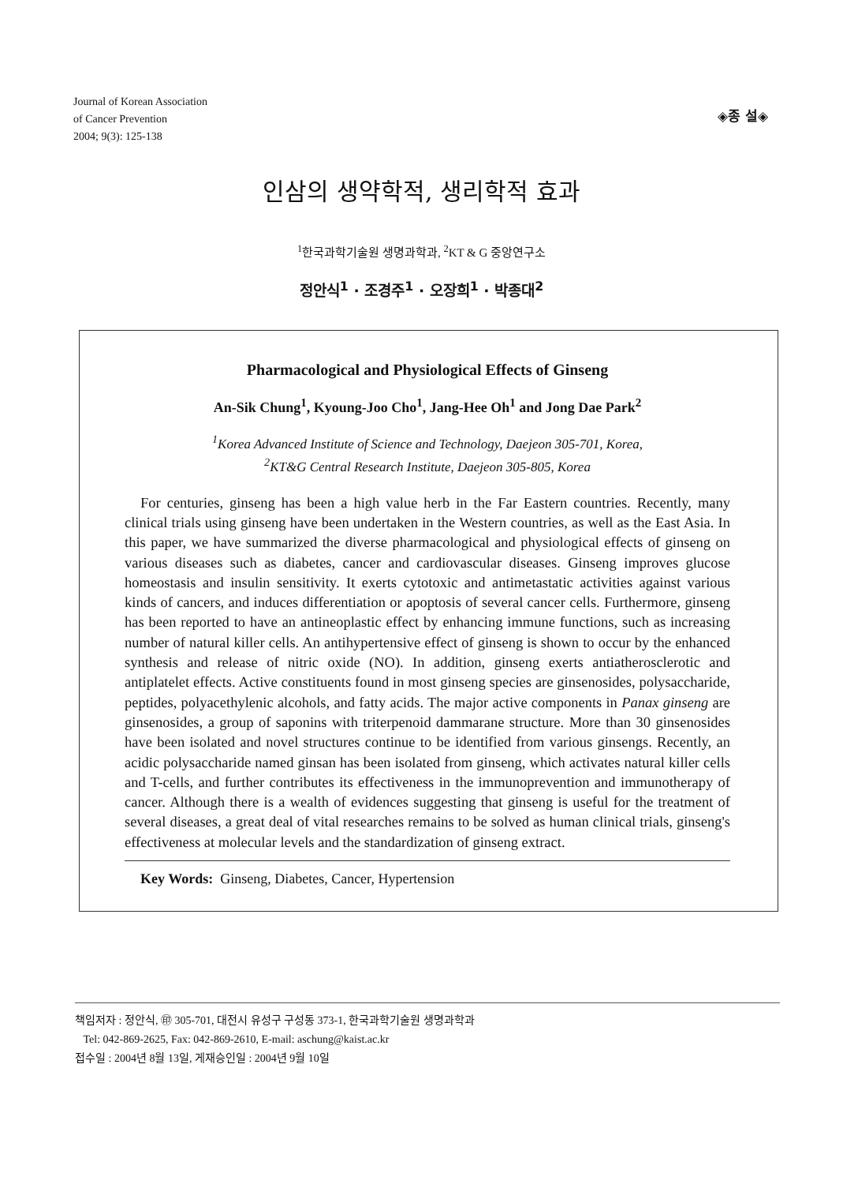Journal of Korean Association
of Cancer Prevention
2004; 9(3): 125-138
◈종 설◈
인삼의 생약학적, 생리학적 효과
<sup>1</sup> 한국과학기술원 생명과학과, <sup>2</sup>KT & G 중앙연구소
정안식<sup>1</sup> · 조경주<sup>1</sup> · 오장희<sup>1</sup> · 박종대<sup>2</sup>
Pharmacological and Physiological Effects of Ginseng
An-Sik Chung<sup>1</sup>, Kyoung-Joo Cho<sup>1</sup>, Jang-Hee Oh<sup>1</sup> and Jong Dae Park<sup>2</sup>
<sup>1</sup> Korea Advanced Institute of Science and Technology, Daejeon 305-701, Korea,
<sup>2</sup> KT&G Central Research Institute, Daejeon 305-805, Korea
For centuries, ginseng has been a high value herb in the Far Eastern countries. Recently, many clinical trials using ginseng have been undertaken in the Western countries, as well as the East Asia. In this paper, we have summarized the diverse pharmacological and physiological effects of ginseng on various diseases such as diabetes, cancer and cardiovascular diseases. Ginseng improves glucose homeostasis and insulin sensitivity. It exerts cytotoxic and antimetastatic activities against various kinds of cancers, and induces differentiation or apoptosis of several cancer cells. Furthermore, ginseng has been reported to have an antineoplastic effect by enhancing immune functions, such as increasing number of natural killer cells. An antihypertensive effect of ginseng is shown to occur by the enhanced synthesis and release of nitric oxide (NO). In addition, ginseng exerts antiatherosclerotic and antiplatelet effects. Active constituents found in most ginseng species are ginsenosides, polysaccharide, peptides, polyacethylenic alcohols, and fatty acids. The major active components in Panax ginseng are ginsenosides, a group of saponins with triterpenoid dammarane structure. More than 30 ginsenosides have been isolated and novel structures continue to be identified from various ginsengs. Recently, an acidic polysaccharide named ginsan has been isolated from ginseng, which activates natural killer cells and T-cells, and further contributes its effectiveness in the immunoprevention and immunotherapy of cancer. Although there is a wealth of evidences suggesting that ginseng is useful for the treatment of several diseases, a great deal of vital researches remains to be solved as human clinical trials, ginseng's effectiveness at molecular levels and the standardization of ginseng extract.
Key Words: Ginseng, Diabetes, Cancer, Hypertension
책임저자 : 정안식, ㊞ 305-701, 대전시 유성구 구성동 373-1, 한국과학기술원 생명과학과
Tel: 042-869-2625, Fax: 042-869-2610, E-mail: aschung@kaist.ac.kr
접수일 : 2004년 8월 13일, 게재승인일 : 2004년 9월 10일